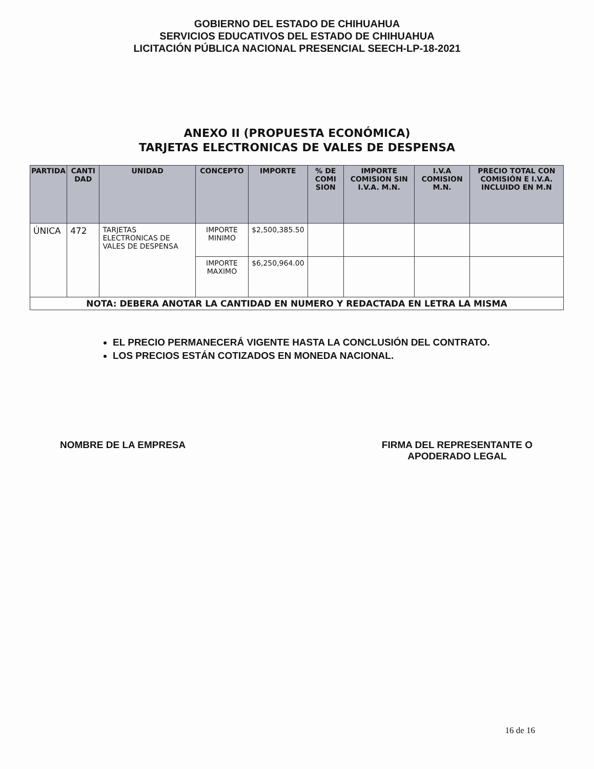GOBIERNO DEL ESTADO DE CHIHUAHUA
SERVICIOS EDUCATIVOS DEL ESTADO DE CHIHUAHUA
LICITACIÓN PÚBLICA NACIONAL PRESENCIAL SEECH-LP-18-2021
ANEXO II (PROPUESTA ECONÓMICA)
TARJETAS ELECTRONICAS DE VALES DE DESPENSA
| PARTIDA | CANTI DAD | UNIDAD | CONCEPTO | IMPORTE | % DE COMI SION | IMPORTE COMISION SIN I.V.A. M.N. | I.V.A COMISION M.N. | PRECIO TOTAL CON COMISIÓN E I.V.A. INCLUIDO EN M.N |
| --- | --- | --- | --- | --- | --- | --- | --- | --- |
| ÚNICA | 472 | TARJETAS ELECTRONICAS DE VALES DE DESPENSA | IMPORTE MINIMO | $2,500,385.50 | | | | |
| | | | IMPORTE MAXIMO | $6,250,964.00 | | | | |
| NOTA: DEBERA ANOTAR LA CANTIDAD EN NUMERO Y REDACTADA EN LETRA LA MISMA | | | | | | | | |
EL PRECIO PERMANECERÁ VIGENTE HASTA LA CONCLUSIÓN DEL CONTRATO.
LOS PRECIOS ESTÁN COTIZADOS EN MONEDA NACIONAL.
NOMBRE DE LA EMPRESA FIRMA DEL REPRESENTANTE O
APODERADO LEGAL
16 de 16